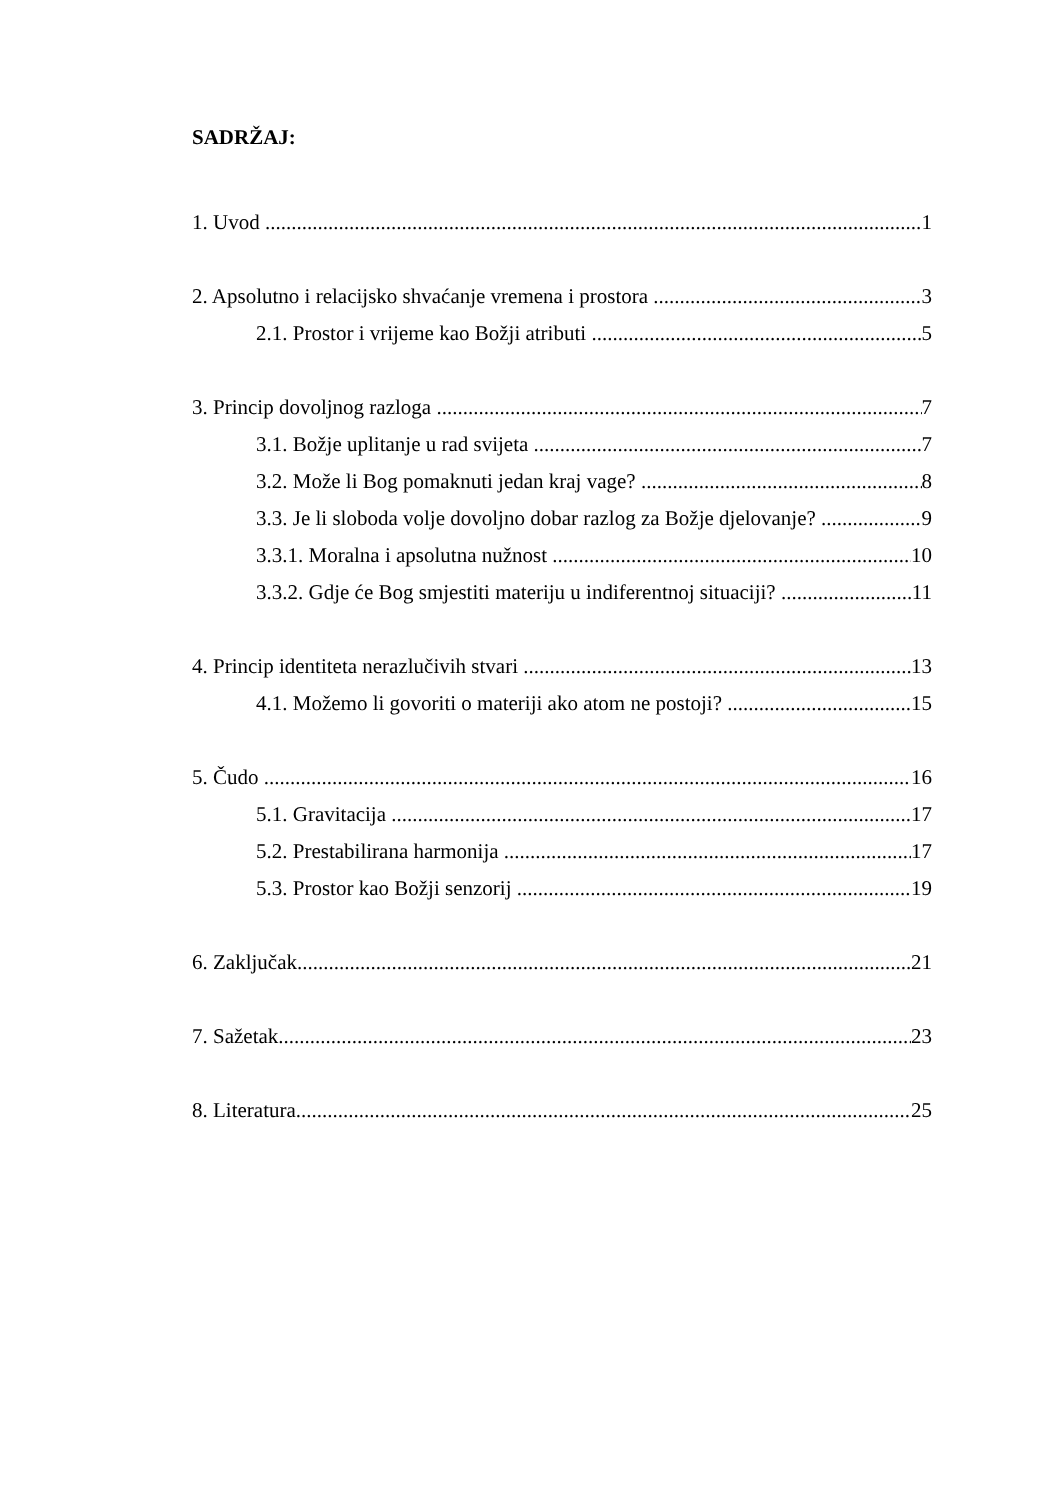SADRŽAJ:
1. Uvod 1
2. Apsolutno i relacijsko shvaćanje vremena i prostora 3
2.1. Prostor i vrijeme kao Božji atributi 5
3. Princip dovoljnog razloga 7
3.1. Božje uplitanje u rad svijeta 7
3.2. Može li Bog pomaknuti jedan kraj vage? 8
3.3. Je li sloboda volje dovoljno dobar razlog za Božje djelovanje? 9
3.3.1. Moralna i apsolutna nužnost 10
3.3.2. Gdje će Bog smjestiti materiju u indiferentnoj situaciji? 11
4. Princip identiteta nerazlučivih stvari 13
4.1. Možemo li govoriti o materiji ako atom ne postoji? 15
5. Čudo 16
5.1. Gravitacija 17
5.2. Prestabilirana harmonija 17
5.3. Prostor kao Božji senzorij 19
6. Zaključak 21
7. Sažetak 23
8. Literatura 25